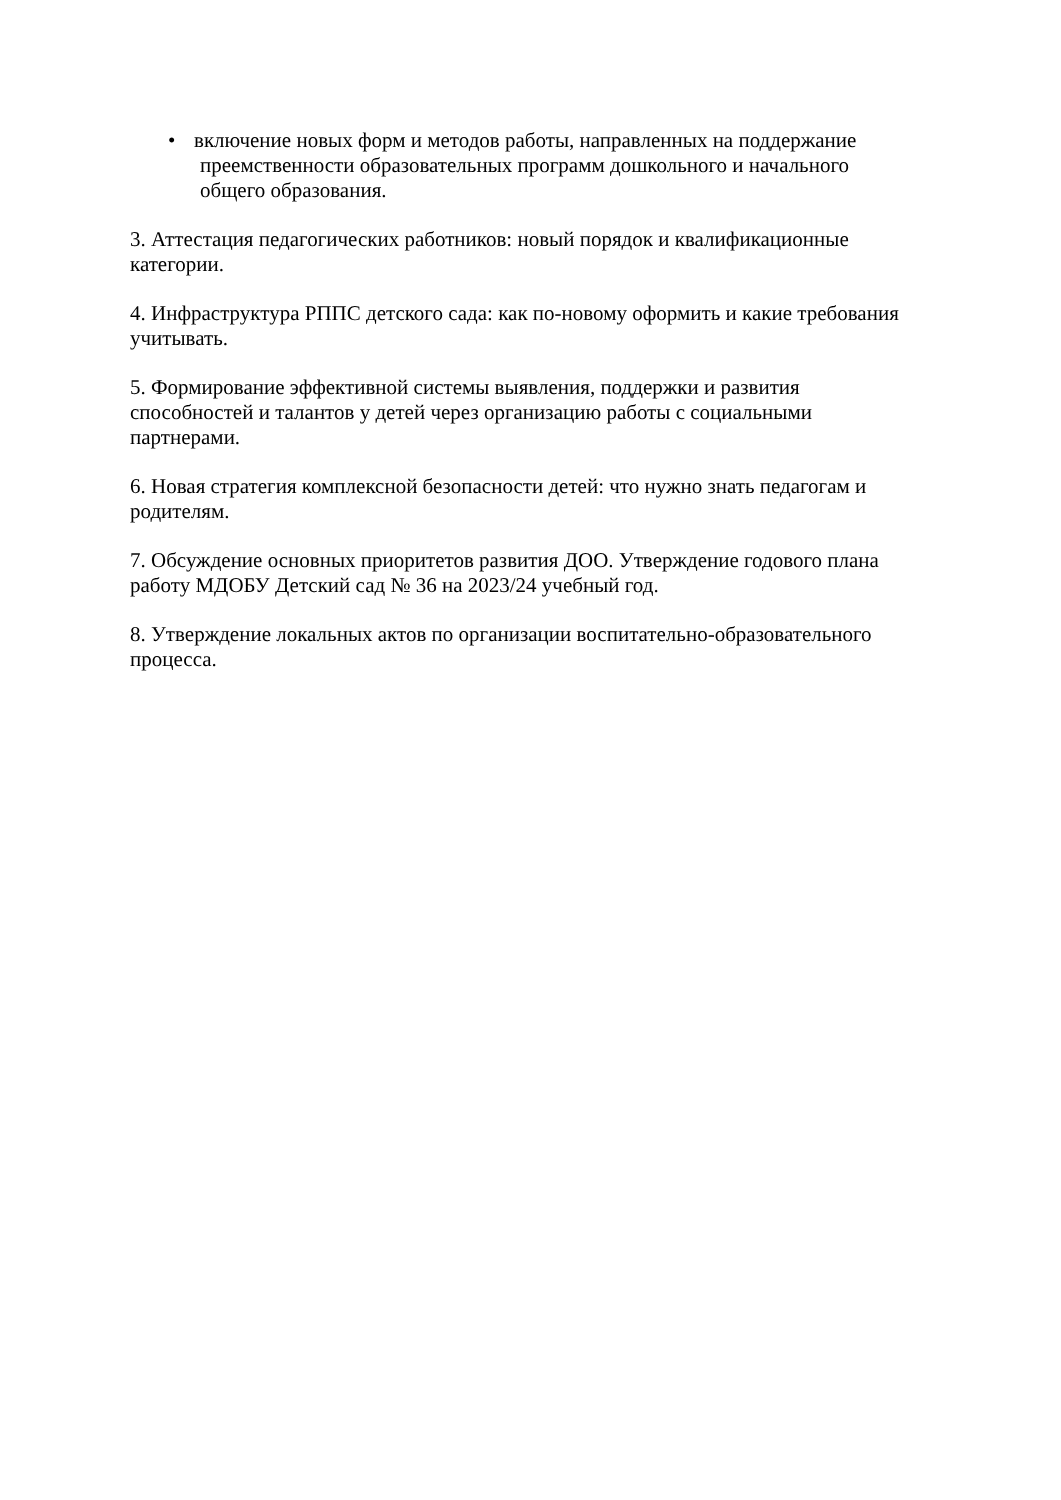• включение новых форм и методов работы, направленных на поддержание
преемственности образовательных программ дошкольного и начального общего образования.
3. Аттестация педагогических работников: новый порядок и квалификационные
категории.
4. Инфраструктура РППС детского сада: как по-новому оформить и какие требования
учитывать.
5. Формирование эффективной системы выявления, поддержки и развития
способностей и талантов у детей через организацию работы с социальными
партнерами.
6. Новая стратегия комплексной безопасности детей: что нужно знать педагогам и
родителям.
7. Обсуждение основных приоритетов развития ДОО. Утверждение годового плана
работу МДОБУ Детский сад № 36 на 2023/24 учебный год.
8. Утверждение локальных актов по организации воспитательно-образовательного
процесса.